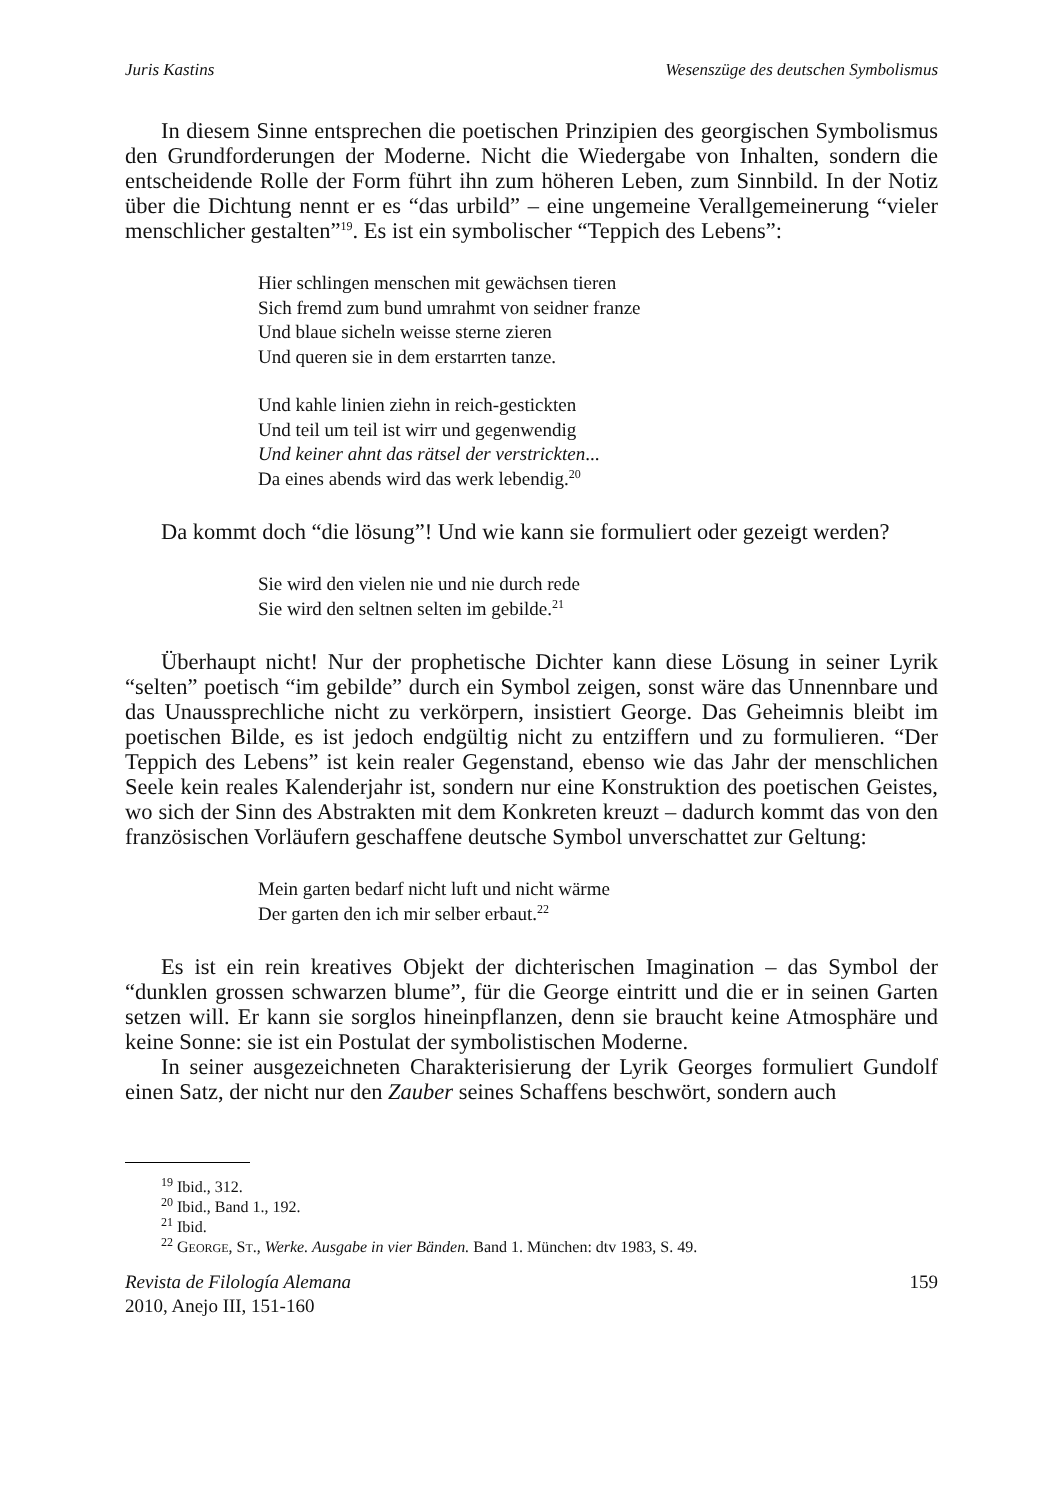Juris Kastins Wesenszüge des deutschen Symbolismus
In diesem Sinne entsprechen die poetischen Prinzipien des georgischen Symbolismus den Grundforderungen der Moderne. Nicht die Wiedergabe von Inhalten, sondern die entscheidende Rolle der Form führt ihn zum höheren Leben, zum Sinnbild. In der Notiz über die Dichtung nennt er es “das urbild” – eine ungemeine Verallgemeinerung “vieler menschlicher gestalten”<sup>19</sup>. Es ist ein symbolischer “Teppich des Lebens”:
Hier schlingen menschen mit gewächsen tieren
Sich fremd zum bund umrahmt von seidner franze
Und blaue sicheln weisse sterne zieren
Und queren sie in dem erstarrten tanze.
Und kahle linien ziehn in reich-gestickten
Und teil um teil ist wirr und gegenwendig
Und keiner ahnt das rätsel der verstrickten...
Da eines abends wird das werk lebendig.<sup>20</sup>
Da kommt doch “die lösung”! Und wie kann sie formuliert oder gezeigt werden?
Sie wird den vielen nie und nie durch rede
Sie wird den seltnen selten im gebilde.<sup>21</sup>
Überhaupt nicht! Nur der prophetische Dichter kann diese Lösung in seiner Lyrik “selten” poetisch “im gebilde” durch ein Symbol zeigen, sonst wäre das Unnennbare und das Unaussprechliche nicht zu verkörpern, insistiert George. Das Geheimnis bleibt im poetischen Bilde, es ist jedoch endgültig nicht zu entziffern und zu formulieren. “Der Teppich des Lebens” ist kein realer Gegenstand, ebenso wie das Jahr der menschlichen Seele kein reales Kalenderjahr ist, sondern nur eine Konstruktion des poetischen Geistes, wo sich der Sinn des Abstrakten mit dem Konkreten kreuzt – dadurch kommt das von den französischen Vorläufern geschaffene deutsche Symbol unverschattet zur Geltung:
Mein garten bedarf nicht luft und nicht wärme
Der garten den ich mir selber erbaut.<sup>22</sup>
Es ist ein rein kreatives Objekt der dichterischen Imagination – das Symbol der “dunklen grossen schwarzen blume”, für die George eintritt und die er in seinen Garten setzen will. Er kann sie sorglos hineinpflanzen, denn sie braucht keine Atmosphäre und keine Sonne: sie ist ein Postulat der symbolistischen Moderne.
In seiner ausgezeichneten Charakterisierung der Lyrik Georges formuliert Gundolf einen Satz, der nicht nur den Zauber seines Schaffens beschwört, sondern auch
<sup>19</sup> Ibid., 312.
<sup>20</sup> Ibid., Band 1., 192.
<sup>21</sup> Ibid.
<sup>22</sup> GEORGE, ST., Werke. Ausgabe in vier Bänden. Band 1. München: dtv 1983, S. 49.
Revista de Filología Alemana
2010, Anejo III, 151-160
159